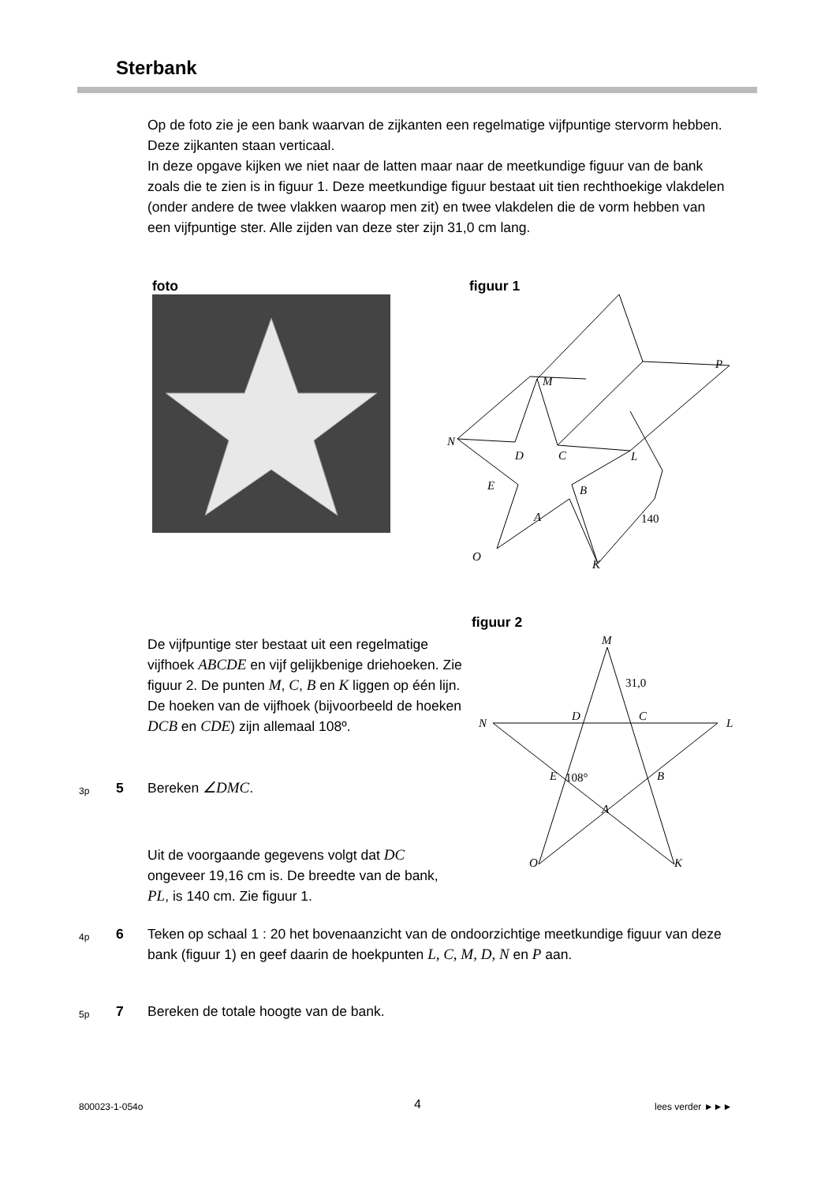Sterbank
Op de foto zie je een bank waarvan de zijkanten een regelmatige vijfpuntige stervorm hebben. Deze zijkanten staan verticaal.
In deze opgave kijken we niet naar de latten maar naar de meetkundige figuur van de bank zoals die te zien is in figuur 1. Deze meetkundige figuur bestaat uit tien rechthoekige vlakdelen (onder andere de twee vlakken waarop men zit) en twee vlakdelen die de vorm hebben van een vijfpuntige ster. Alle zijden van deze ster zijn 31,0 cm lang.
foto figuur 1
P
M
N
D
C
L
E
B
A
140
O
K
figuur 2
De vijfpuntige ster bestaat uit een regelmatige vijfhoek ABCDE en vijf gelijkbenige driehoeken. Zie figuur 2. De punten M, C, B en K liggen op één lijn. De hoeken van de vijfhoek (bijvoorbeeld de hoeken DCB en CDE) zijn allemaal 108º.
M
31,0
N
D
C
L
108°
E
B
A
O
K
3p 5 Bereken ∠DMC.
Uit de voorgaande gegevens volgt dat DC ongeveer 19,16 cm is. De breedte van de bank, PL, is 140 cm. Zie figuur 1.
4p 6 Teken op schaal 1 : 20 het bovenaanzicht van de ondoorzichtige meetkundige figuur van deze bank (figuur 1) en geef daarin de hoekpunten L, C, M, D, N en P aan.
5p 7 Bereken de totale hoogte van de bank.
800023-1-054o 4 lees verder ►►►